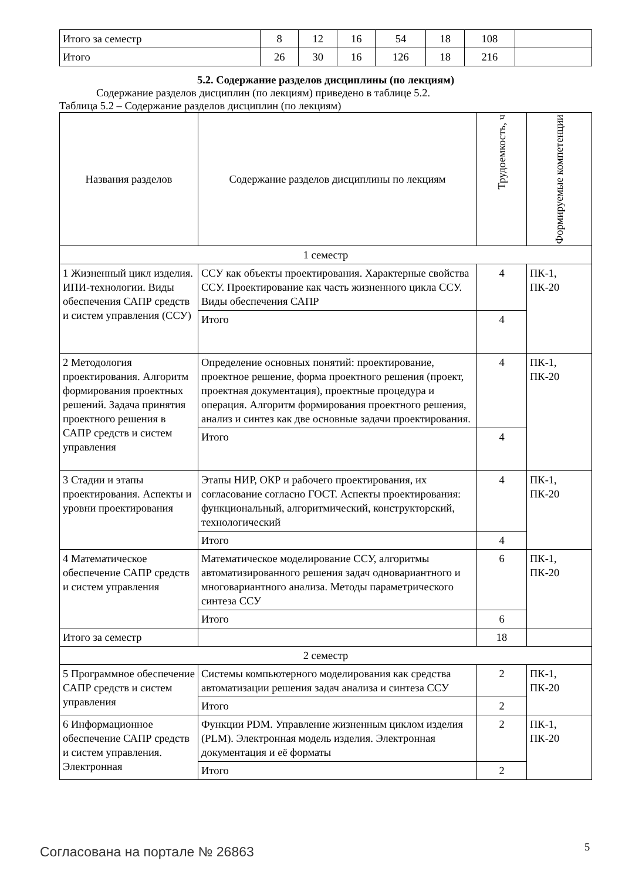| Итого за семестр | 8 | 12 | 16 | 54 | 18 | 108 | |
| Итого | 26 | 30 | 16 | 126 | 18 | 216 | |
5.2. Содержание разделов дисциплины (по лекциям)
Содержание разделов дисциплин (по лекциям) приведено в таблице 5.2.
Таблица 5.2 – Содержание разделов дисциплин (по лекциям)
| Названия разделов | Содержание разделов дисциплины по лекциям | Трудоемкость, ч | Формируемые компетенции |
| --- | --- | --- | --- |
| 1 семестр | | | |
| 1 Жизненный цикл изделия. ИПИ-технологии. Виды обеспечения САПР средств и систем управления (ССУ) | ССУ как объекты проектирования. Характерные свойства ССУ. Проектирование как часть жизненного цикла ССУ. Виды обеспечения САПР | 4 | ПК-1, ПК-20 |
| | Итого | 4 | |
| 2 Методология проектирования. Алгоритм формирования проектных решений. Задача принятия проектного решения в САПР средств и систем управления | Определение основных понятий: проектирование, проектное решение, форма проектного решения (проект, проектная документация), проектные процедура и операция. Алгоритм формирования проектного решения, анализ и синтез как две основные задачи проектирования. | 4 | ПК-1, ПК-20 |
| | Итого | 4 | |
| 3 Стадии и этапы проектирования. Аспекты и уровни проектирования | Этапы НИР, ОКР и рабочего проектирования, их согласование согласно ГОСТ. Аспекты проектирования: функциональный, алгоритмический, конструкторский, технологический | 4 | ПК-1, ПК-20 |
| | Итого | 4 | |
| 4 Математическое обеспечение САПР средств и систем управления | Математическое моделирование ССУ, алгоритмы автоматизированного решения задач одновариантного и многовариантного анализа. Методы параметрического синтеза ССУ | 6 | ПК-1, ПК-20 |
| | Итого | 6 | |
| Итого за семестр | | 18 | |
| 2 семестр | | | |
| 5 Программное обеспечение САПР средств и систем управления | Системы компьютерного моделирования как средства автоматизации решения задач анализа и синтеза ССУ | 2 | ПК-1, ПК-20 |
| | Итого | 2 | |
| 6 Информационное обеспечение САПР средств и систем управления. Электронная | Функции PDM. Управление жизненным циклом изделия (PLM). Электронная модель изделия. Электронная документация и её форматы | 2 | ПК-1, ПК-20 |
| | Итого | 2 | |
Согласована на портале № 26863 5